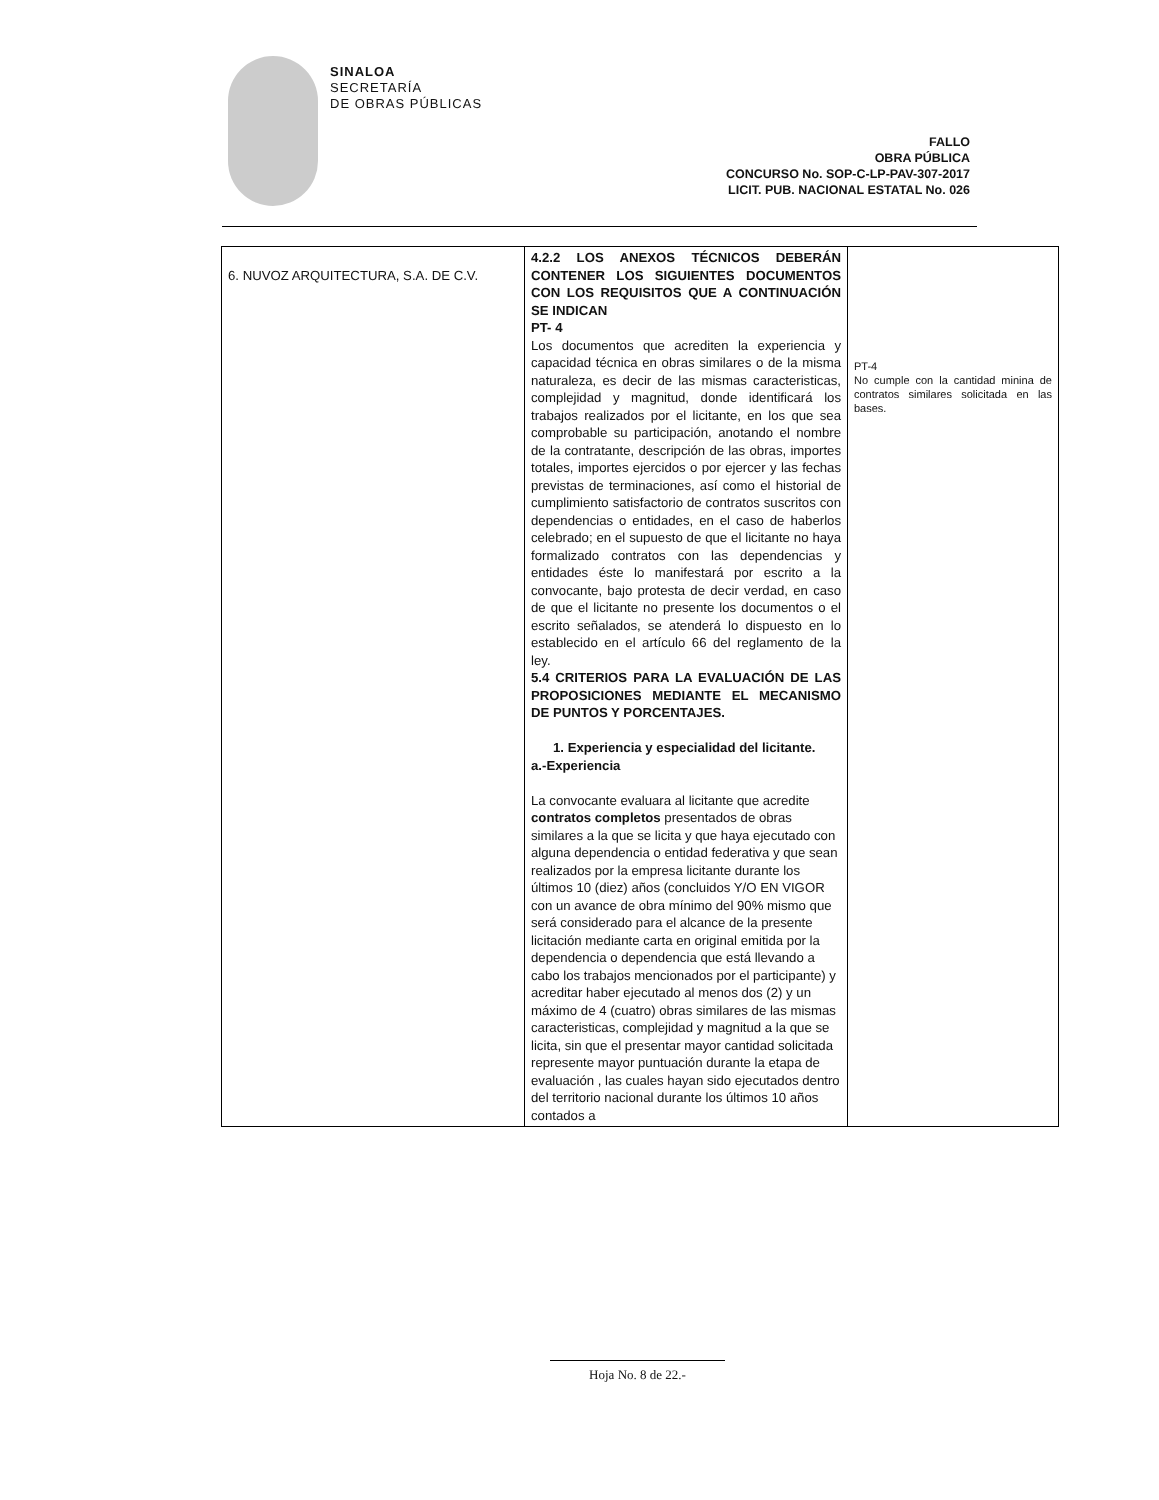SINALOA
SECRETARÍA
DE OBRAS PÚBLICAS
FALLO
OBRA PÚBLICA
CONCURSO No. SOP-C-LP-PAV-307-2017
LICIT. PUB. NACIONAL ESTATAL No. 026
| 6. NUVOZ ARQUITECTURA, S.A. DE C.V. | 4.2.2 LOS ANEXOS TÉCNICOS DEBERÁN CONTENER LOS SIGUIENTES DOCUMENTOS CON LOS REQUISITOS QUE A CONTINUACIÓN SE INDICAN PT- 4 Los documentos que acrediten la experiencia y capacidad técnica en obras similares o de la misma naturaleza, es decir de las mismas caracteristicas, complejidad y magnitud, donde identificará los trabajos realizados por el licitante, en los que sea comprobable su participación, anotando el nombre de la contratante, descripción de las obras, importes totales, importes ejercidos o por ejercer y las fechas previstas de terminaciones, así como el historial de cumplimiento satisfactorio de contratos suscritos con dependencias o entidades, en el caso de haberlos celebrado; en el supuesto de que el licitante no haya formalizado contratos con las dependencias y entidades éste lo manifestará por escrito a la convocante, bajo protesta de decir verdad, en caso de que el licitante no presente los documentos o el escrito señalados, se atenderá lo dispuesto en lo establecido en el artículo 66 del reglamento de la ley. 5.4 CRITERIOS PARA LA EVALUACIÓN DE LAS PROPOSICIONES MEDIANTE EL MECANISMO DE PUNTOS Y PORCENTAJES. 1. Experiencia y especialidad del licitante. a.-Experiencia La convocante evaluara al licitante que acredite contratos completos presentados de obras similares a la que se licita y que haya ejecutado con alguna dependencia o entidad federativa y que sean realizados por la empresa licitante durante los últimos 10 (diez) años (concluidos Y/O EN VIGOR con un avance de obra mínimo del 90% mismo que será considerado para el alcance de la presente licitación mediante carta en original emitida por la dependencia o dependencia que está llevando a cabo los trabajos mencionados por el participante) y acreditar haber ejecutado al menos dos (2) y un máximo de 4 (cuatro) obras similares de las mismas caracteristicas, complejidad y magnitud a la que se licita, sin que el presentar mayor cantidad solicitada represente mayor puntuación durante la etapa de evaluación , las cuales hayan sido ejecutados dentro del territorio nacional durante los últimos 10 años contados a | PT-4 No cumple con la cantidad minina de contratos similares solicitada en las bases. |
Hoja No. 8 de 22.-